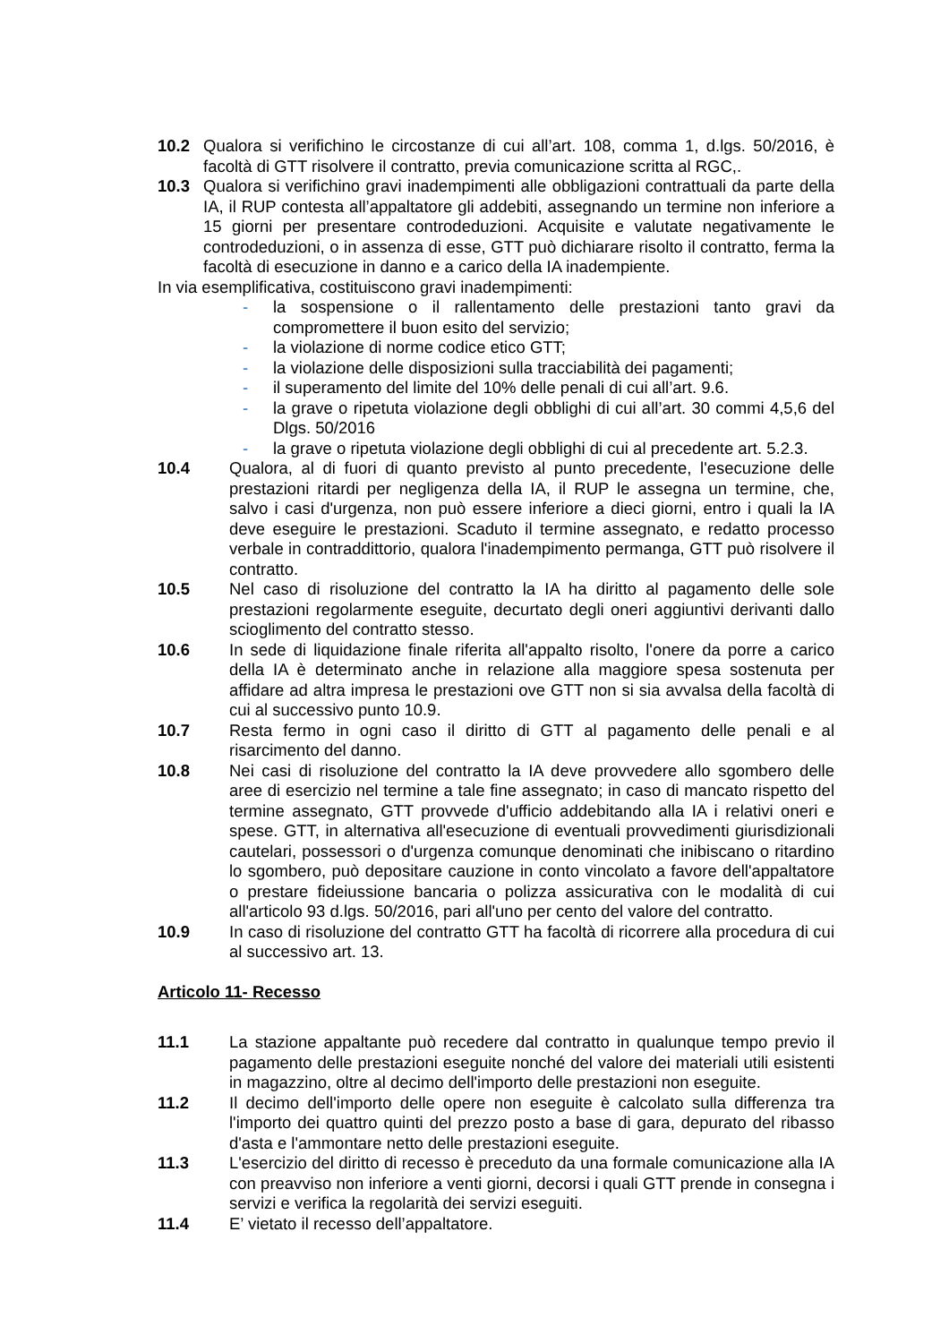10.2 Qualora si verifichino le circostanze di cui all’art. 108, comma 1, d.lgs. 50/2016, è facoltà di GTT risolvere il contratto, previa comunicazione scritta al RGC,.
10.3 Qualora si verifichino gravi inadempimenti alle obbligazioni contrattuali da parte della IA, il RUP contesta all’appaltatore gli addebiti, assegnando un termine non inferiore a 15 giorni per presentare controdeduzioni. Acquisite e valutate negativamente le controdeduzioni, o in assenza di esse, GTT può dichiarare risolto il contratto, ferma la facoltà di esecuzione in danno e a carico della IA inadempiente.
In via esemplificativa, costituiscono gravi inadempimenti:
- la sospensione o il rallentamento delle prestazioni tanto gravi da compromettere il buon esito del servizio;
- la violazione di norme codice etico GTT;
- la violazione delle disposizioni sulla tracciabilità dei pagamenti;
- il superamento del limite del 10% delle penali di cui all’art. 9.6.
- la grave o ripetuta violazione degli obblighi di cui all’art. 30 commi 4,5,6 del Dlgs. 50/2016
- la grave o ripetuta violazione degli obblighi di cui al precedente art. 5.2.3.
10.4 Qualora, al di fuori di quanto previsto al punto precedente, l'esecuzione delle prestazioni ritardi per negligenza della IA, il RUP le assegna un termine, che, salvo i casi d'urgenza, non può essere inferiore a dieci giorni, entro i quali la IA deve eseguire le prestazioni. Scaduto il termine assegnato, e redatto processo verbale in contraddittorio, qualora l'inadempimento permanga, GTT può risolvere il contratto.
10.5 Nel caso di risoluzione del contratto la IA ha diritto al pagamento delle sole prestazioni regolarmente eseguite, decurtato degli oneri aggiuntivi derivanti dallo scioglimento del contratto stesso.
10.6 In sede di liquidazione finale riferita all'appalto risolto, l'onere da porre a carico della IA è determinato anche in relazione alla maggiore spesa sostenuta per affidare ad altra impresa le prestazioni ove GTT non si sia avvalsa della facoltà di cui al successivo punto 10.9.
10.7 Resta fermo in ogni caso il diritto di GTT al pagamento delle penali e al risarcimento del danno.
10.8 Nei casi di risoluzione del contratto la IA deve provvedere allo sgombero delle aree di esercizio nel termine a tale fine assegnato; in caso di mancato rispetto del termine assegnato, GTT provvede d'ufficio addebitando alla IA i relativi oneri e spese. GTT, in alternativa all'esecuzione di eventuali provvedimenti giurisdizionali cautelari, possessori o d'urgenza comunque denominati che inibiscano o ritardino lo sgombero, può depositare cauzione in conto vincolato a favore dell'appaltatore o prestare fideiussione bancaria o polizza assicurativa con le modalità di cui all'articolo 93 d.lgs. 50/2016, pari all'uno per cento del valore del contratto.
10.9 In caso di risoluzione del contratto GTT ha facoltà di ricorrere alla procedura di cui al successivo art. 13.
Articolo 11- Recesso
11.1 La stazione appaltante può recedere dal contratto in qualunque tempo previo il pagamento delle prestazioni eseguite nonché del valore dei materiali utili esistenti in magazzino, oltre al decimo dell'importo delle prestazioni non eseguite.
11.2 Il decimo dell'importo delle opere non eseguite è calcolato sulla differenza tra l'importo dei quattro quinti del prezzo posto a base di gara, depurato del ribasso d'asta e l'ammontare netto delle prestazioni eseguite.
11.3 L'esercizio del diritto di recesso è preceduto da una formale comunicazione alla IA con preavviso non inferiore a venti giorni, decorsi i quali GTT prende in consegna i servizi e verifica la regolarità dei servizi eseguiti.
11.4 E’ vietato il recesso dell’appaltatore.